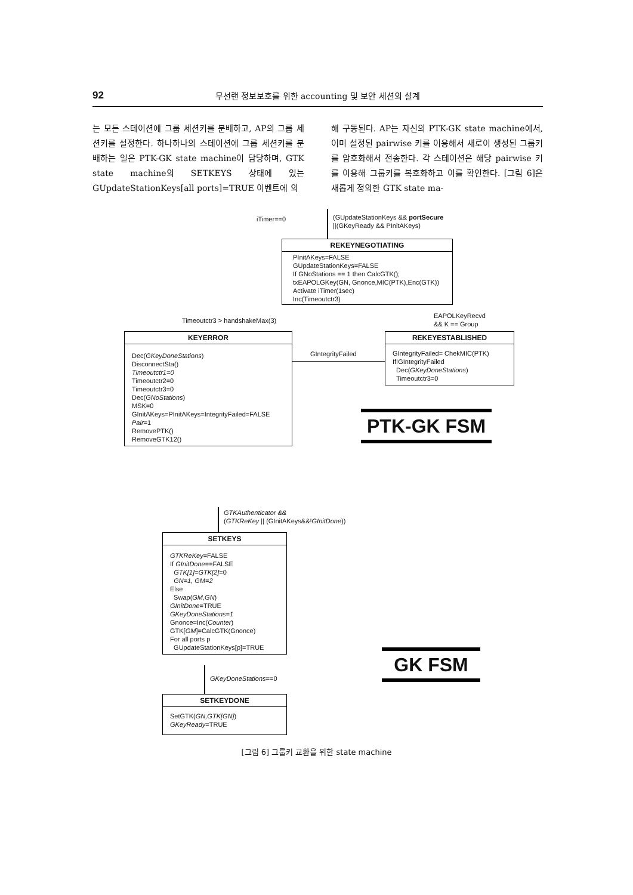92
무선랜 정보보호를 위한 accounting 및 보안 세션의 설계
는 모든 스테이션에 그룹 세션키를 분배하고, AP의 그룹 세션키를 설정한다. 하나하나의 스테이션에 그룹 세션키를 분배하는 일은 PTK-GK state machine이 담당하며, GTK state machine의 SETKEYS 상태에 있는 GUpdateStationKeys[all ports]=TRUE 이벤트에 의
해 구동된다. AP는 자신의 PTK-GK state machine에서, 이미 설정된 pairwise 키를 이용해서 새로이 생성된 그룹키를 암호화해서 전송한다. 각 스테이션은 해당 pairwise 키를 이용해 그룹키를 복호화하고 이를 확인한다. [그림 6]은 새롭게 정의한 GTK state ma-
iTimer==0
(GUpdateStationKeys && portSecure
||(GKeyReady && PInitAKeys)
REKEYNEGOTIATING
PInitAKeys=FALSE
GUpdateStationKeys=FALSE
If GNoStations == 1 then CalcGTK();
txEAPOLGKey(GN, Gnonce,MIC(PTK),Enc(GTK))
Activate iTimer(1sec)
Inc(Timeoutctr3)
Timeoutctr3 > handshakeMax(3)
EAPOLKeyRecvd
&& K == Group
KEYERROR
Dec(GKeyDoneStations)
DisconnectSta()
Timeoutctr1=0
Timeoutctr2=0
Timeoutctr3=0
Dec(GNoStations)
MSK=0
GInitAKeys=PInitAKeys=IntegrityFailed=FALSE
Pair=1
RemovePTK()
RemoveGTK12()
GIntegrityFailed
REKEYESTABLISHED
GIntegrityFailed= ChekMIC(PTK)
If!GIntegrityFailed
Dec(GKeyDoneStations)
Timeoutctr3=0
PTK-GK FSM
GTKAuthenticator &&
(GTKReKey || (GInitAKeys&&!GInitDone))
SETKEYS
GTKReKey=FALSE
If GInitDone==FALSE
GTK[1]=GTK[2]=0
GN=1, GM=2
Else
Swap(GM,GN)
GInitDone=TRUE
GKeyDoneStations=1
Gnonce=Inc(Counter)
GTK[GM]=CalcGTK(Gnonce)
For all ports p
GUpdateStationKeys[p]=TRUE
GKeyDoneStations==0
SETKEYDONE
SetGTK(GN,GTK[GN])
GKeyReady=TRUE
GK FSM
[그림 6] 그룹키 교환을 위한 state machine